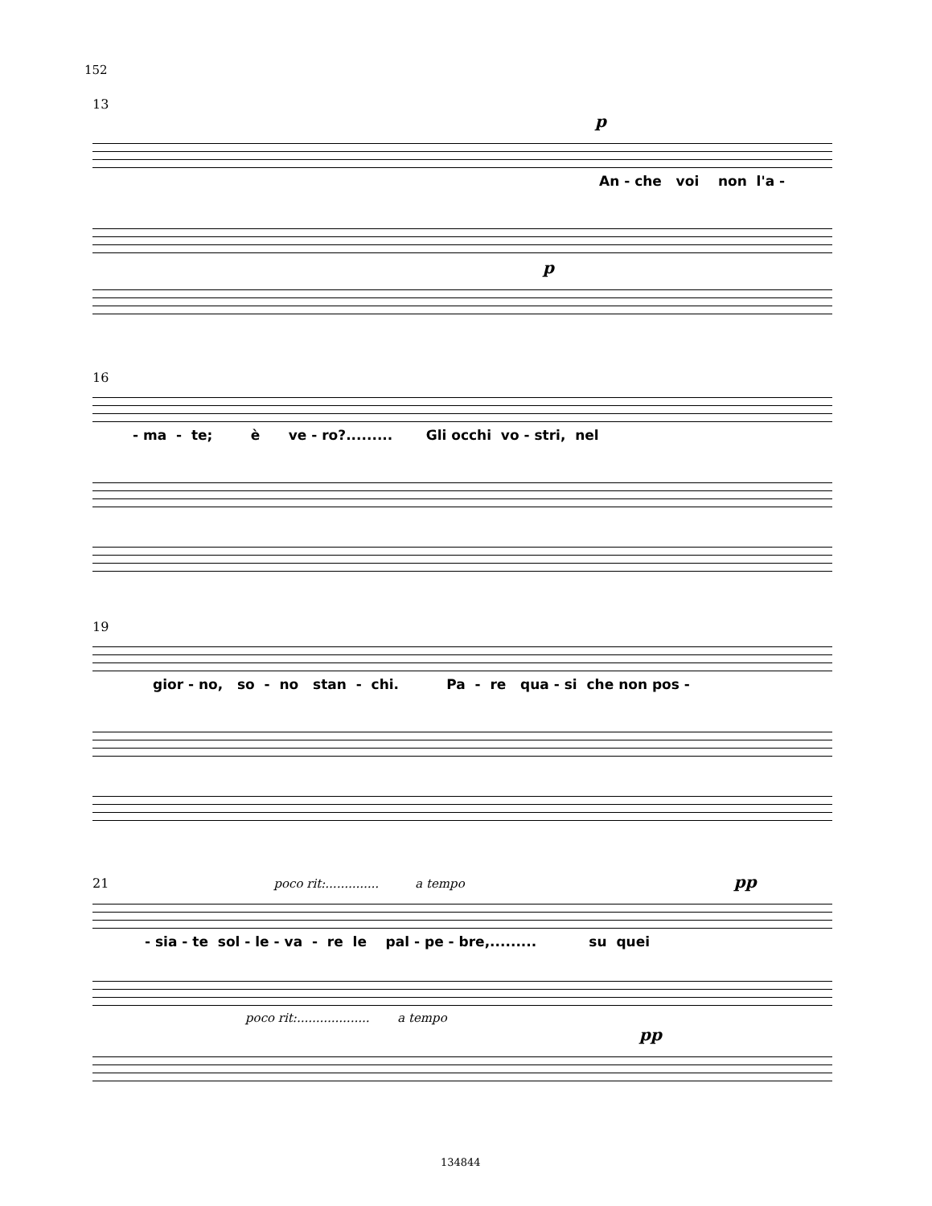152
13
p
An - che voi non l'a -
p
16
- ma - te; è ve - ro?......... Gli occhi vo - stri, nel
19
gior - no, so - no stan - chi. Pa - re qua - si che non pos -
21 poco rit:.............. a tempo pp
- sia - te sol - le - va - re le pal - pe - bre,......... su quei
poco rit:................... a tempo
pp
134844